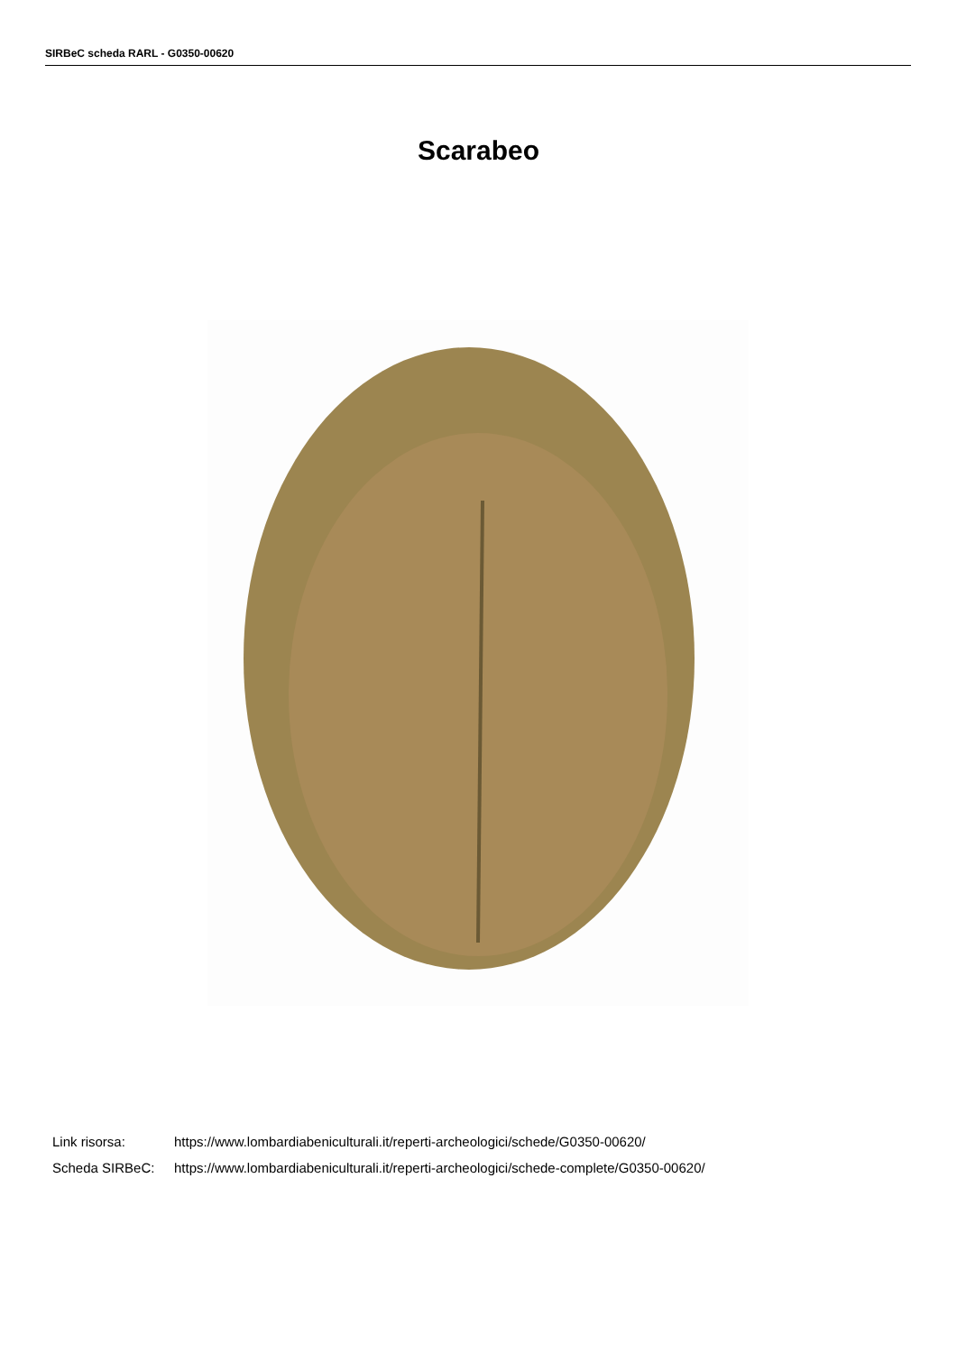SIRBeC scheda RARL - G0350-00620
Scarabeo
Link risorsa: https://www.lombardiabeniculturali.it/reperti-archeologici/schede/G0350-00620/
Scheda SIRBeC: https://www.lombardiabeniculturali.it/reperti-archeologici/schede-complete/G0350-00620/